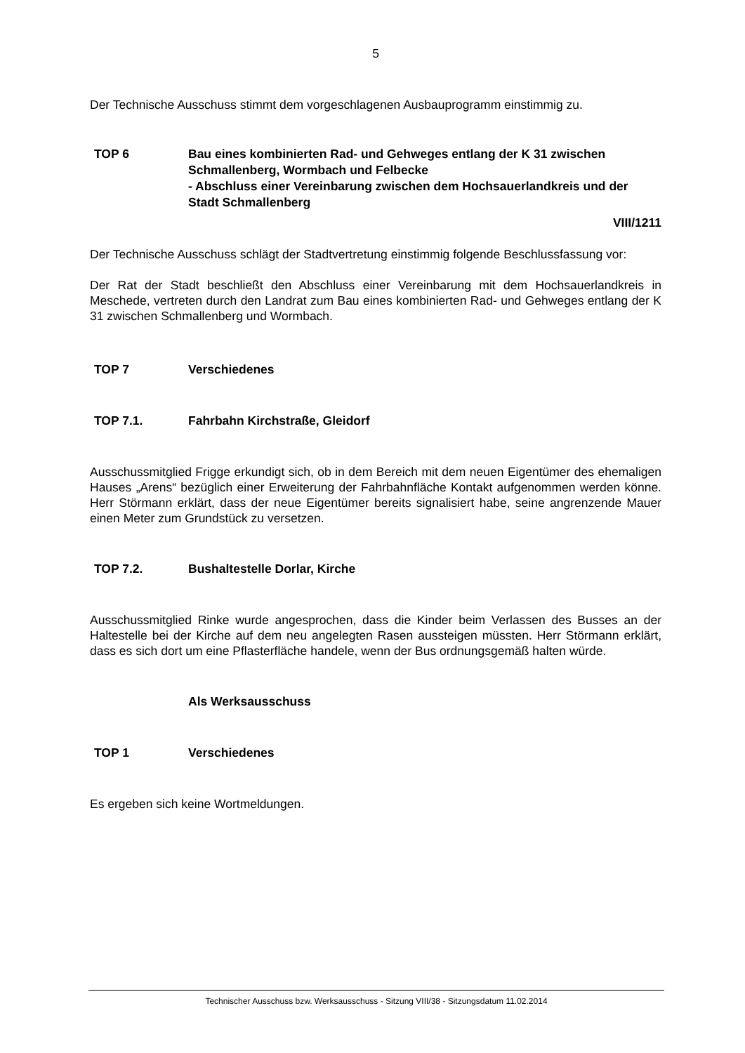5
Der Technische Ausschuss stimmt dem vorgeschlagenen Ausbauprogramm einstimmig zu.
TOP 6 Bau eines kombinierten Rad- und Gehweges entlang der K 31 zwischen Schmallenberg, Wormbach und Felbecke
- Abschluss einer Vereinbarung zwischen dem Hochsauerlandkreis und der Stadt Schmallenberg
VIII/1211
Der Technische Ausschuss schlägt der Stadtvertretung einstimmig folgende Beschlussfassung vor:
Der Rat der Stadt beschließt den Abschluss einer Vereinbarung mit dem Hochsauerlandkreis in Meschede, vertreten durch den Landrat zum Bau eines kombinierten Rad- und Gehweges entlang der K 31 zwischen Schmallenberg und Wormbach.
TOP 7 Verschiedenes
TOP 7.1. Fahrbahn Kirchstraße, Gleidorf
Ausschussmitglied Frigge erkundigt sich, ob in dem Bereich mit dem neuen Eigentümer des ehemaligen Hauses „Arens“ bezüglich einer Erweiterung der Fahrbahnfläche Kontakt aufgenommen werden könne. Herr Störmann erklärt, dass der neue Eigentümer bereits signalisiert habe, seine angrenzende Mauer einen Meter zum Grundstück zu versetzen.
TOP 7.2. Bushaltestelle Dorlar, Kirche
Ausschussmitglied Rinke wurde angesprochen, dass die Kinder beim Verlassen des Busses an der Haltestelle bei der Kirche auf dem neu angelegten Rasen aussteigen müssten. Herr Störmann erklärt, dass es sich dort um eine Pflasterfläche handele, wenn der Bus ordnungsgemäß halten würde.
Als Werksausschuss
TOP 1 Verschiedenes
Es ergeben sich keine Wortmeldungen.
Technischer Ausschuss bzw. Werksausschuss - Sitzung VIII/38 - Sitzungsdatum 11.02.2014